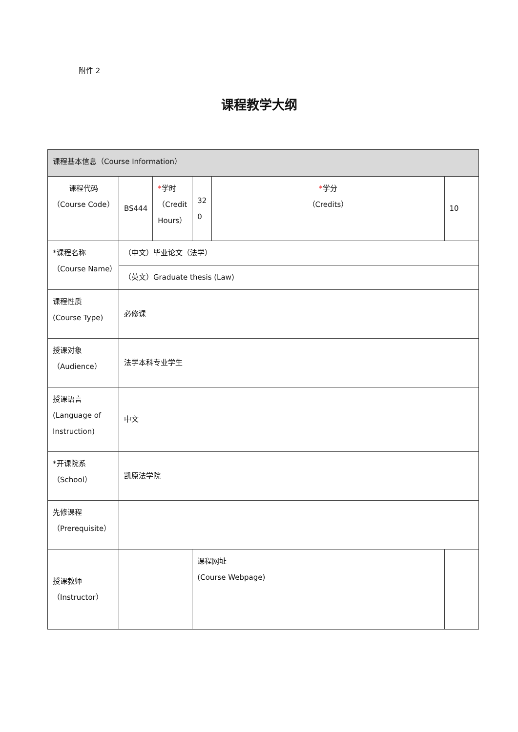附件 2
课程教学大纲
| 课程基本信息（Course Information） | | | | | | |
| 课程代码 （Course Code） | BS444 | * 学时 （Credit Hours） | 32 0 | * 学分 （Credits） | | 10 |
| *课程名称 （Course Name） | （中文）毕业论文（法学） | | | | | |
| | （英文）Graduate thesis (Law) | | | | | |
| 课程性质 (Course Type) | 必修课 | | | | | |
| 授课对象 （Audience） | 法学本科专业学生 | | | | | |
| 授课语言 (Language of Instruction) | 中文 | | | | | |
| *开课院系 （School） | 凯原法学院 | | | | | |
| 先修课程 （Prerequisite） | | | | | | |
| 授课教师 （Instructor） | | | 课程网址 (Course Webpage) | | | |